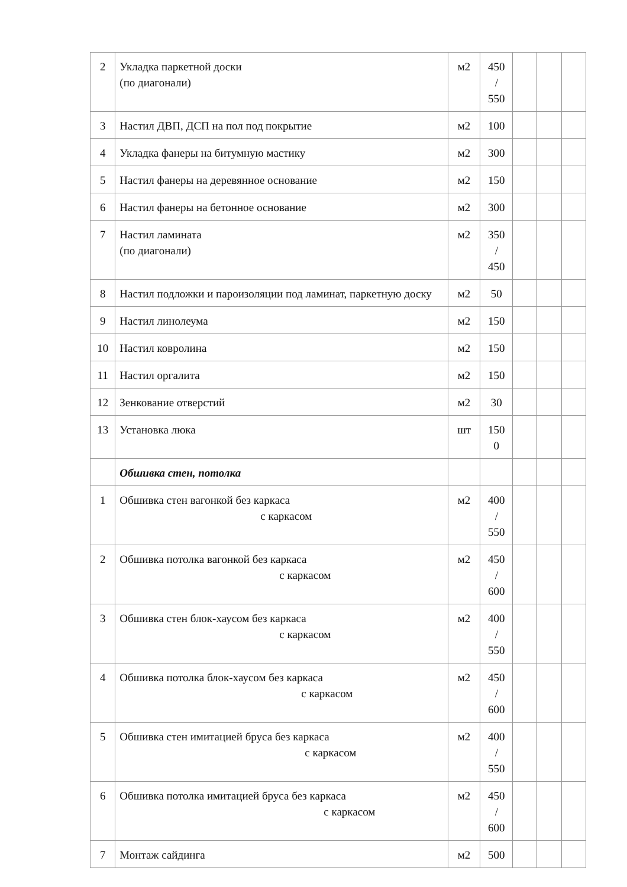| 2 | Укладка паркетной доски (по диагонали) | м2 | 450 / 550 | | | |
| 3 | Настил ДВП, ДСП на пол под покрытие | м2 | 100 | | | |
| 4 | Укладка фанеры на битумную мастику | м2 | 300 | | | |
| 5 | Настил фанеры на деревянное основание | м2 | 150 | | | |
| 6 | Настил фанеры на бетонное основание | м2 | 300 | | | |
| 7 | Настил ламината (по диагонали) | м2 | 350 / 450 | | | |
| 8 | Настил подложки и пароизоляции под ламинат, паркетную доску | м2 | 50 | | | |
| 9 | Настил линолеума | м2 | 150 | | | |
| 10 | Настил ковролина | м2 | 150 | | | |
| 11 | Настил оргалита | м2 | 150 | | | |
| 12 | Зенкование отверстий | м2 | 30 | | | |
| 13 | Установка люка | шт | 150 0 | | | |
| | Обшивка стен, потолка | | | | | |
| 1 | Обшивка стен вагонкой без каркаса с каркасом | м2 | 400 / 550 | | | |
| 2 | Обшивка потолка вагонкой без каркаса с каркасом | м2 | 450 / 600 | | | |
| 3 | Обшивка стен блок-хаусом без каркаса с каркасом | м2 | 400 / 550 | | | |
| 4 | Обшивка потолка блок-хаусом без каркаса с каркасом | м2 | 450 / 600 | | | |
| 5 | Обшивка стен имитацией бруса без каркаса с каркасом | м2 | 400 / 550 | | | |
| 6 | Обшивка потолка имитацией бруса без каркаса с каркасом | м2 | 450 / 600 | | | |
| 7 | Монтаж сайдинга | м2 | 500 | | | |